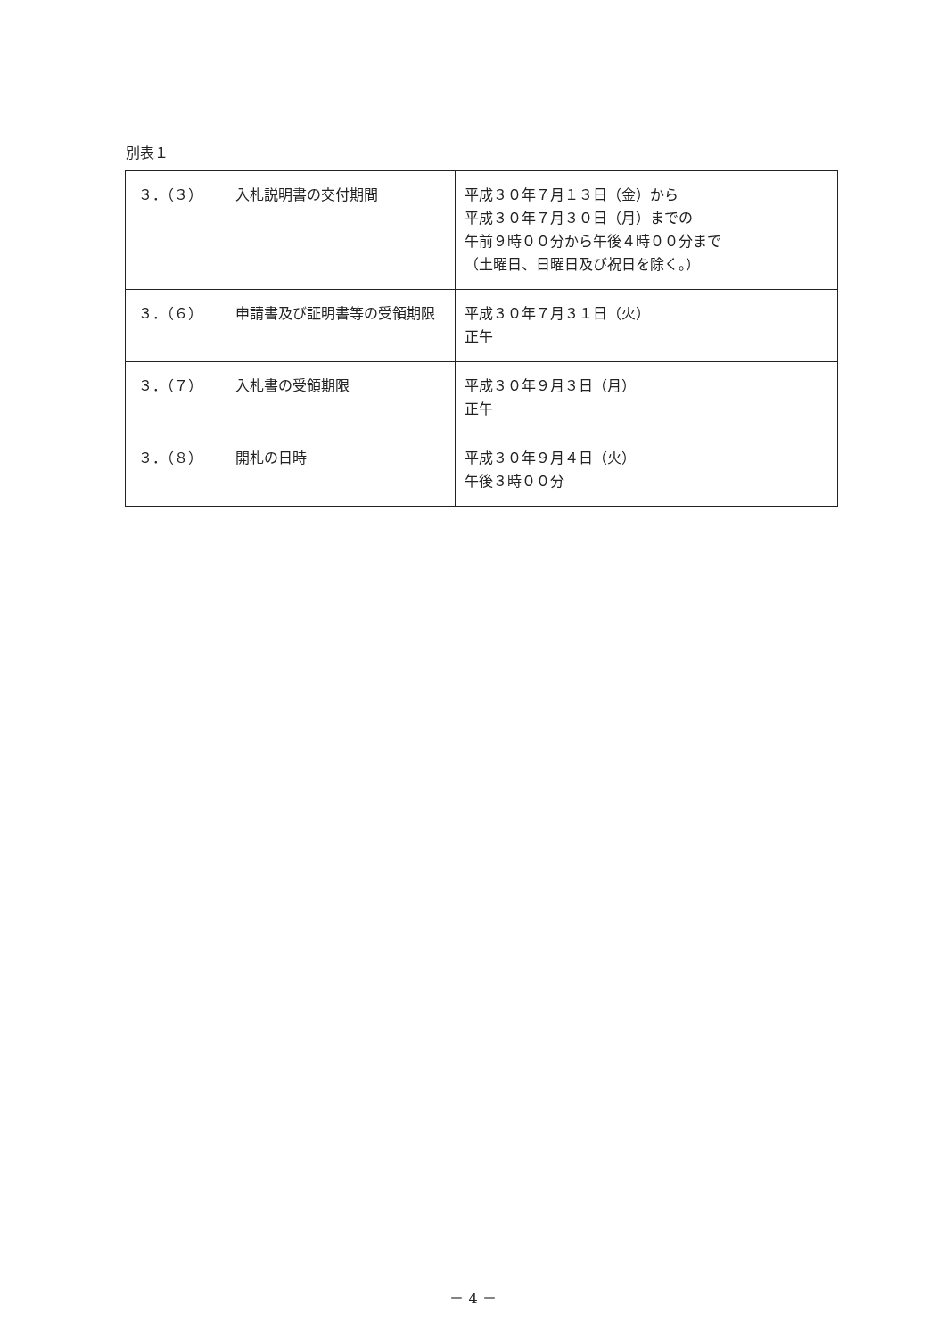別表１
| ３．（３） | 入札説明書の交付期間 | 平成３０年７月１３日（金）から 平成３０年７月３０日（月）までの 午前９時００分から午後４時００分まで （土曜日、日曜日及び祝日を除く。） |
| ３．（６） | 申請書及び証明書等の受領期限 | 平成３０年７月３１日（火） 正午 |
| ３．（７） | 入札書の受領期限 | 平成３０年９月３日（月） 正午 |
| ３．（８） | 開札の日時 | 平成３０年９月４日（火） 午後３時００分 |
－ 4 －